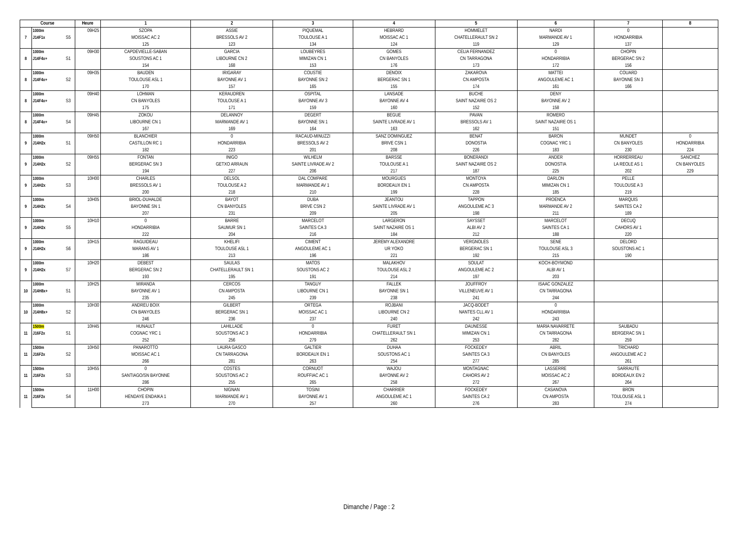| Course | | | Heure | 1 | 2 | 3 | 4 | 5 | 6 | 7 | 8 |
| --- | --- | --- | --- | --- | --- | --- | --- | --- | --- | --- | --- |
| 7 | 1000m | | 09H25 | SZOPA | ASSIE | PIQUEMAL | HEBRARD | HOMMELET | NARDI | 0 | |
| | J14F1x | S5 | | MOISSAC AC 2 | BRESSOLS AV 2 | TOULOUSE A 1 | MOISSAC AC 1 | CHATELLERAULT SN 2 | MARMANDE AV 1 | HONDARRIBIA | |
| | | | | 125 | 123 | 134 | 124 | 119 | 129 | 137 | |
| 8 | 1000m | | 09H30 | CAPDEVIELLE-SABAN | GARCIA | LOUBEYRES | GOMES | CELIA FERNANDEZ | 0 | CHOPIN | |
| | J14F4x+ | S1 | | SOUSTONS AC 1 | LIBOURNE CN 2 | MIMIZAN CN 1 | CN BANYOLES | CN TARRAGONA | HONDARRIBIA | BERGERAC SN 2 | |
| | | | | 154 | 168 | 153 | 176 | 173 | 172 | 156 | |
| 8 | 1000m | | 09H35 | BAUDEN | IRIGARAY | COUSTIE | DENOIX | ZAKAROVA | MATTEI | COUARD | |
| | J14F4x+ | S2 | | TOULOUSE ASL 1 | BAYONNE AV 1 | BAYONNE SN 2 | BERGERAC SN 1 | CN AMPOSTA | ANGOULEME AC 1 | BAYONNE SN 3 | |
| | | | | 170 | 157 | 165 | 155 | 174 | 161 | 166 | |
| 8 | 1000m | | 09H40 | LOHMAN | KERAUDREN | OSPITAL | LANSADE | BUCHE | DENY | | |
| | J14F4x+ | S3 | | CN BANYOLES | TOULOUSE A 1 | BAYONNE AV 3 | BAYONNE AV 4 | SAINT NAZAIRE OS 2 | BAYONNE AV 2 | | |
| | | | | 175 | 171 | 159 | 160 | 152 | 158 | | |
| 8 | 1000m | | 09H45 | ZOKOU | DELANNOY | DEGERT | BEGUE | PAVAN | ROMERO | | |
| | J14F4x+ | S4 | | LIBOURNE CN 1 | MARMANDE AV 1 | BAYONNE SN 1 | SAINTE LIVRADE AV 1 | BRESSOLS AV 1 | SAINT NAZAIRE OS 1 | | |
| | | | | 167 | 169 | 164 | 163 | 162 | 151 | | |
| 9 | 1000m | | 09H50 | BLANCHIER | 0 | RACAUD-MINUZZI | SANZ DOMINGUEZ | BENAT | BARON | MUNDET | 0 |
| | J14H2x | S1 | | CASTILLON RC 1 | HONDARRIBIA | BRESSOLS AV 2 | BRIVE CSN 1 | DONOSTIA | COGNAC YRC 1 | CN BANYOLES | HONDARRIBIA |
| | | | | 182 | 223 | 201 | 208 | 226 | 183 | 230 | 224 |
| 9 | 1000m | | 09H55 | FONTAN | INIGO | WILHELM | BARSSE | BONERANDI | ANDER | HORRERREAU | SANCHEZ |
| | J14H2x | S2 | | BERGERAC SN 3 | GETXO ARRAUN | SAINTE LIVRADE AV 2 | TOULOUSE A 1 | SAINT NAZAIRE OS 2 | DONOSTIA | LA REOLE AS 1 | CN BANYOLES |
| | | | | 194 | 227 | 206 | 217 | 187 | 225 | 202 | 229 |
| 9 | 1000m | | 10H00 | CHARLES | DELSOL | DAL COMPARE | MOURGUES | MONTOYA | DARLON | PELLE | |
| | J14H2x | S3 | | BRESSOLS AV 1 | TOULOUSE A 2 | MARMANDE AV 1 | BORDEAUX EN 1 | CN AMPOSTA | MIMIZAN CN 1 | TOULOUSE A 3 | |
| | | | | 200 | 218 | 210 | 199 | 228 | 185 | 219 | |
| 9 | 1000m | | 10H05 | BRIOL-DUHALDE | BAYOT | DUBA | JEANTOU | TAPPON | PROENCA | MARQUIS | |
| | J14H2x | S4 | | BAYONNE SN 1 | CN BANYOLES | BRIVE CSN 2 | SAINTE LIVRADE AV 1 | ANGOULEME AC 3 | MARMANDE AV 2 | SAINTES CA 2 | |
| | | | | 207 | 231 | 209 | 205 | 198 | 211 | 189 | |
| 9 | 1000m | | 10H10 | 0 | BARRE | MARCELOT | LARGERON | SAYSSET | MARCELOT | DECUQ | |
| | J14H2x | S5 | | HONDARRIBIA | SAUMUR SN 1 | SAINTES CA 3 | SAINT NAZAIRE OS 1 | ALBI AV 2 | SAINTES CA 1 | CAHORS AV 1 | |
| | | | | 222 | 204 | 216 | 184 | 212 | 188 | 220 | |
| 9 | 1000m | | 10H15 | RAGUIDEAU | KHELIFI | CIMENT | JEREMY ALEXANDRE | VERGNOLES | SENE | DELORD | |
| | J14H2x | S6 | | MARANS AV 1 | TOULOUSE ASL 1 | ANGOULEME AC 1 | UR YOKO | BERGERAC SN 1 | TOULOUSE ASL 3 | SOUSTONS AC 1 | |
| | | | | 186 | 213 | 196 | 221 | 192 | 215 | 190 | |
| 9 | 1000m | | 10H20 | DEBEST | SAULAS | MATOS | MALAKHOV | SOULAT | KOCH-BOYMOND | | |
| | J14H2x | S7 | | BERGERAC SN 2 | CHATELLERAULT SN 1 | SOUSTONS AC 2 | TOULOUSE ASL 2 | ANGOULEME AC 2 | ALBI AV 1 | | |
| | | | | 193 | 195 | 191 | 214 | 197 | 203 | | |
| 10 | 1000m | | 10H25 | MIRANDA | CERCOS | TANGUY | FALLEK | JOUFFROY | ISAAC GONZALEZ | | |
| | J14H8x+ | S1 | | BAYONNE AV 1 | CN AMPOSTA | LIBOURNE CN 1 | BAYONNE SN 1 | VILLENEUVE AV 1 | CN TARRAGONA | | |
| | | | | 235 | 245 | 239 | 238 | 241 | 244 | | |
| 10 | 1000m | | 10H30 | ANDREU BOIX | GILBERT | ORTEGA | ROJBANI | JACQ-BODET | 0 | | |
| | J14H8x+ | S2 | | CN BANYOLES | BERGERAC SN 1 | MOISSAC AC 1 | LIBOURNE CN 2 | NANTES CLL AV 1 | HONDARRIBIA | | |
| | | | | 246 | 236 | 237 | 240 | 242 | 243 | | |
| 11 | 1500m | | 10H45 | HUNAULT | LAHILLADE | 0 | FURET | DAUNESSE | MARIA NAVARRETE | SAUBADU | |
| | J16F2x | S1 | | COGNAC YRC 1 | SOUSTONS AC 3 | HONDARRIBIA | CHATELLERAULT SN 1 | MIMIZAN CN 1 | CN TARRAGONA | BERGERAC SN 1 | |
| | | | | 252 | 256 | 279 | 262 | 253 | 282 | 259 | |
| 11 | 1500m | | 10H50 | PANAROTTO | LAURA GASCO | GALTIER | DUHAA | FOCKEDEY | ABRIL | TRICHARD | |
| | J16F2x | S2 | | MOISSAC AC 1 | CN TARRAGONA | BORDEAUX EN 1 | SOUSTONS AC 1 | SAINTES CA 3 | CN BANYOLES | ANGOULEME AC 2 | |
| | | | | 266 | 281 | 263 | 254 | 277 | 285 | 261 | |
| 11 | 1500m | | 10H55 | 0 | COSTES | CORNUOT | WAJOU | MONTAGNAC | LASSERRE | SARRAUTE | |
| | J16F2x | S3 | | SANTIAGO/SN BAYONNE | SOUSTONS AC 2 | ROUFFIAC AC 1 | BAYONNE AV 2 | CAHORS AV 2 | MOISSAC AC 2 | BORDEAUX EN 2 | |
| | | | | 286 | 255 | 265 | 258 | 272 | 267 | 264 | |
| 11 | 1500m | | 11H00 | CHOPIN | NIGNAN | TOSINI | CHARRIER | FOCKEDEY | CASANOVA | BRON | |
| | J16F2x | S4 | | HENDAYE ENDAIKA 1 | MARMANDE AV 1 | BAYONNE AV 1 | ANGOULEME AC 1 | SAINTES CA 2 | CN AMPOSTA | TOULOUSE ASL 1 | |
| | | | | 273 | 270 | 257 | 260 | 276 | 283 | 274 | |
Dimanche / Page : 2